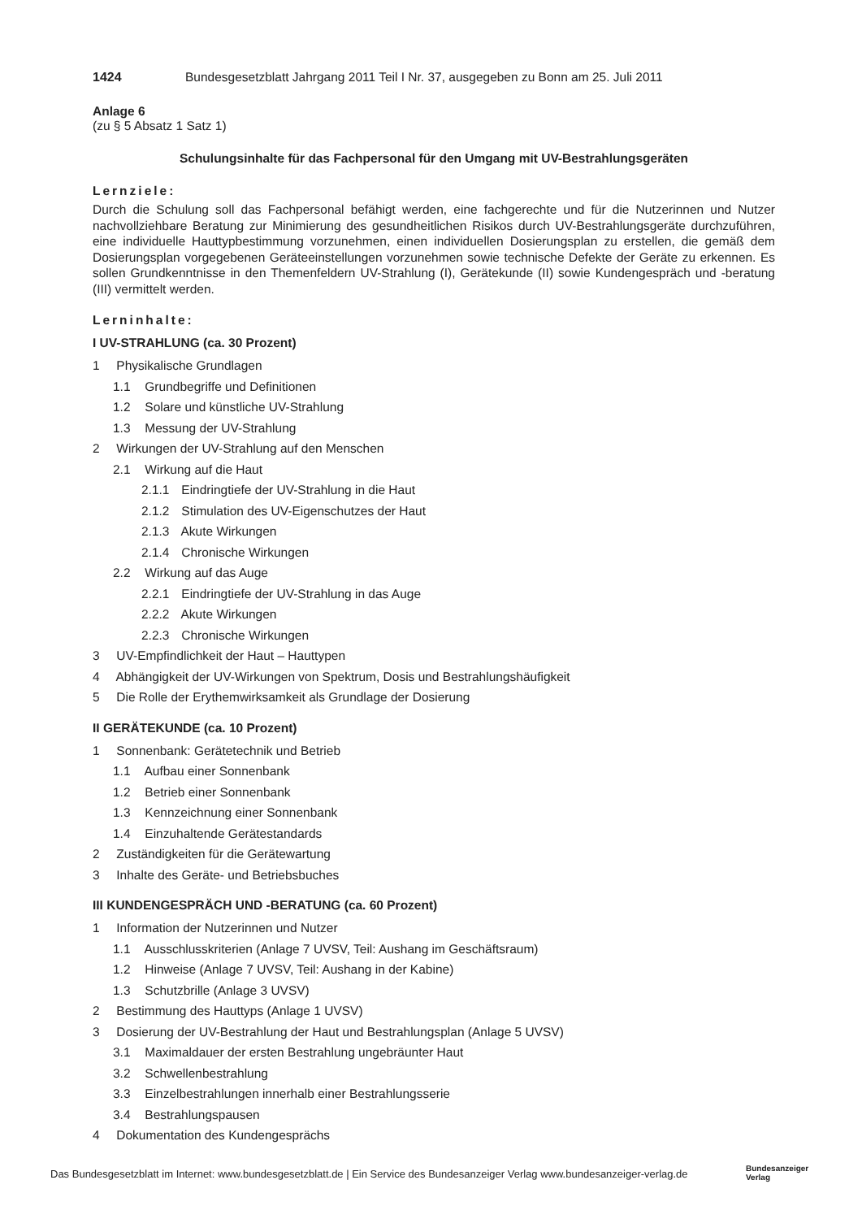1424 Bundesgesetzblatt Jahrgang 2011 Teil I Nr. 37, ausgegeben zu Bonn am 25. Juli 2011
Anlage 6
(zu § 5 Absatz 1 Satz 1)
Schulungsinhalte für das Fachpersonal für den Umgang mit UV-Bestrahlungsgeräten
Lernziele:
Durch die Schulung soll das Fachpersonal befähigt werden, eine fachgerechte und für die Nutzerinnen und Nutzer nachvollziehbare Beratung zur Minimierung des gesundheitlichen Risikos durch UV-Bestrahlungsgeräte durchzuführen, eine individuelle Hauttypbestimmung vorzunehmen, einen individuellen Dosierungsplan zu erstellen, die gemäß dem Dosierungsplan vorgegebenen Geräteeinstellungen vorzunehmen sowie technische Defekte der Geräte zu erkennen. Es sollen Grundkenntnisse in den Themenfeldern UV-Strahlung (I), Gerätekunde (II) sowie Kundengespräch und -beratung (III) vermittelt werden.
Lerninhalte:
I UV-STRAHLUNG (ca. 30 Prozent)
1 Physikalische Grundlagen
1.1 Grundbegriffe und Definitionen
1.2 Solare und künstliche UV-Strahlung
1.3 Messung der UV-Strahlung
2 Wirkungen der UV-Strahlung auf den Menschen
2.1 Wirkung auf die Haut
2.1.1 Eindringtiefe der UV-Strahlung in die Haut
2.1.2 Stimulation des UV-Eigenschutzes der Haut
2.1.3 Akute Wirkungen
2.1.4 Chronische Wirkungen
2.2 Wirkung auf das Auge
2.2.1 Eindringtiefe der UV-Strahlung in das Auge
2.2.2 Akute Wirkungen
2.2.3 Chronische Wirkungen
3 UV-Empfindlichkeit der Haut – Hauttypen
4 Abhängigkeit der UV-Wirkungen von Spektrum, Dosis und Bestrahlungshäufigkeit
5 Die Rolle der Erythemwirksamkeit als Grundlage der Dosierung
II GERÄTEKUNDE (ca. 10 Prozent)
1 Sonnenbank: Gerätetechnik und Betrieb
1.1 Aufbau einer Sonnenbank
1.2 Betrieb einer Sonnenbank
1.3 Kennzeichnung einer Sonnenbank
1.4 Einzuhaltende Gerätestandards
2 Zuständigkeiten für die Gerätewartung
3 Inhalte des Geräte- und Betriebsbuches
III KUNDENGESPRÄCH UND -BERATUNG (ca. 60 Prozent)
1 Information der Nutzerinnen und Nutzer
1.1 Ausschlusskriterien (Anlage 7 UVSV, Teil: Aushang im Geschäftsraum)
1.2 Hinweise (Anlage 7 UVSV, Teil: Aushang in der Kabine)
1.3 Schutzbrille (Anlage 3 UVSV)
2 Bestimmung des Hauttyps (Anlage 1 UVSV)
3 Dosierung der UV-Bestrahlung der Haut und Bestrahlungsplan (Anlage 5 UVSV)
3.1 Maximaldauer der ersten Bestrahlung ungebräunter Haut
3.2 Schwellenbestrahlung
3.3 Einzelbestrahlungen innerhalb einer Bestrahlungsserie
3.4 Bestrahlungspausen
4 Dokumentation des Kundengesprächs
Das Bundesgesetzblatt im Internet: www.bundesgesetzblatt.de | Ein Service des Bundesanzeiger Verlag www.bundesanzeiger-verlag.de
Bundesanzeiger
Verlag